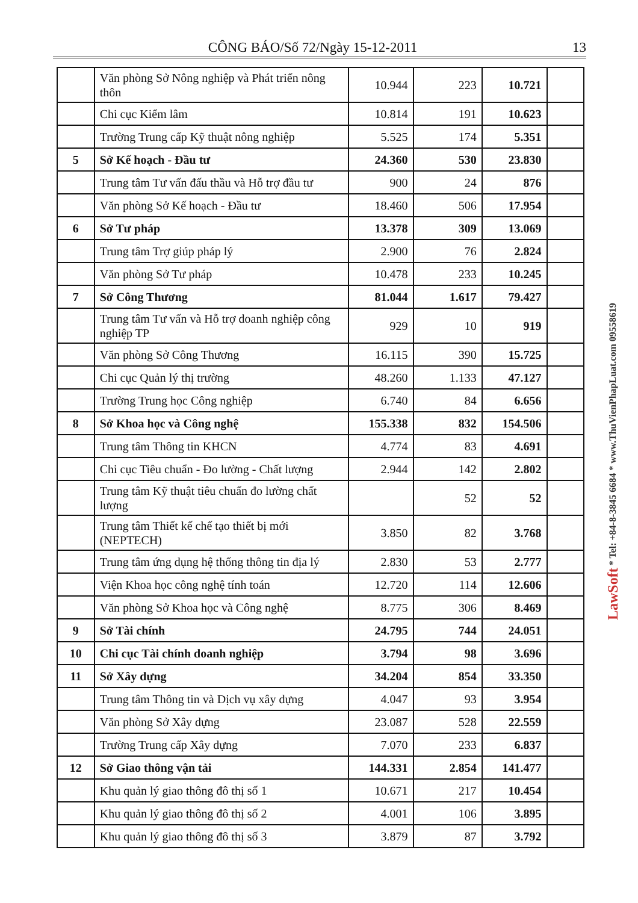CÔNG BÁO/Số 72/Ngày 15-12-2011 13
| | Văn phòng Sở Nông nghiệp và Phát triển nông thôn | 10.944 | 223 | 10.721 | |
| | Chi cục Kiểm lâm | 10.814 | 191 | 10.623 | |
| | Trường Trung cấp Kỹ thuật nông nghiệp | 5.525 | 174 | 5.351 | |
| 5 | Sở Kế hoạch - Đầu tư | 24.360 | 530 | 23.830 | |
| | Trung tâm Tư vấn đấu thầu và Hỗ trợ đầu tư | 900 | 24 | 876 | |
| | Văn phòng Sở Kế hoạch - Đầu tư | 18.460 | 506 | 17.954 | |
| 6 | Sở Tư pháp | 13.378 | 309 | 13.069 | |
| | Trung tâm Trợ giúp pháp lý | 2.900 | 76 | 2.824 | |
| | Văn phòng Sở Tư pháp | 10.478 | 233 | 10.245 | |
| 7 | Sở Công Thương | 81.044 | 1.617 | 79.427 | |
| | Trung tâm Tư vấn và Hỗ trợ doanh nghiệp công nghiệp TP | 929 | 10 | 919 | |
| | Văn phòng Sở Công Thương | 16.115 | 390 | 15.725 | |
| | Chi cục Quản lý thị trường | 48.260 | 1.133 | 47.127 | |
| | Trường Trung học Công nghiệp | 6.740 | 84 | 6.656 | |
| 8 | Sở Khoa học và Công nghệ | 155.338 | 832 | 154.506 | |
| | Trung tâm Thông tin KHCN | 4.774 | 83 | 4.691 | |
| | Chi cục Tiêu chuẩn - Đo lường - Chất lượng | 2.944 | 142 | 2.802 | |
| | Trung tâm Kỹ thuật tiêu chuẩn đo lường chất lượng | | 52 | 52 | |
| | Trung tâm Thiết kế chế tạo thiết bị mới (NEPTECH) | 3.850 | 82 | 3.768 | |
| | Trung tâm ứng dụng hệ thống thông tin địa lý | 2.830 | 53 | 2.777 | |
| | Viện Khoa học công nghệ tính toán | 12.720 | 114 | 12.606 | |
| | Văn phòng Sở Khoa học và Công nghệ | 8.775 | 306 | 8.469 | |
| 9 | Sở Tài chính | 24.795 | 744 | 24.051 | |
| 10 | Chi cục Tài chính doanh nghiệp | 3.794 | 98 | 3.696 | |
| 11 | Sở Xây dựng | 34.204 | 854 | 33.350 | |
| | Trung tâm Thông tin và Dịch vụ xây dựng | 4.047 | 93 | 3.954 | |
| | Văn phòng Sở Xây dựng | 23.087 | 528 | 22.559 | |
| | Trường Trung cấp Xây dựng | 7.070 | 233 | 6.837 | |
| 12 | Sở Giao thông vận tải | 144.331 | 2.854 | 141.477 | |
| | Khu quản lý giao thông đô thị số 1 | 10.671 | 217 | 10.454 | |
| | Khu quản lý giao thông đô thị số 2 | 4.001 | 106 | 3.895 | |
| | Khu quản lý giao thông đô thị số 3 | 3.879 | 87 | 3.792 | |
LawSoft * Tel: +84-8-3845 6684 * www.ThuVienPhapLuat.com 09558619